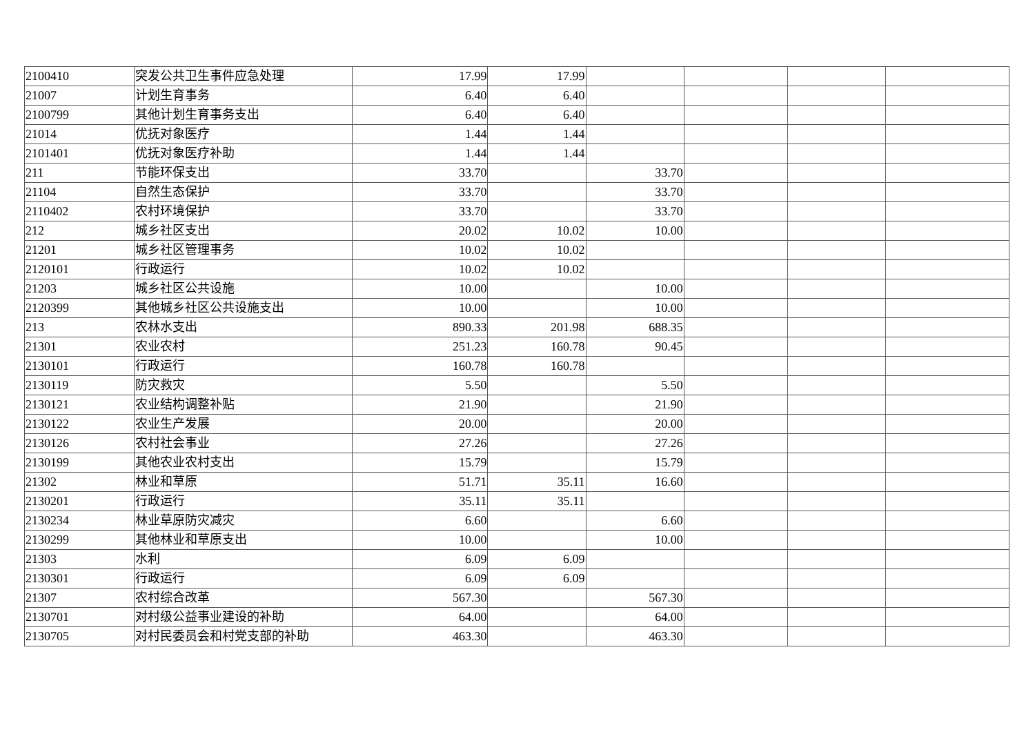| 2100410 | 突发公共卫生事件应急处理 | 17.99 | 17.99 | | | | |
| 21007 | 计划生育事务 | 6.40 | 6.40 | | | | |
| 2100799 | 其他计划生育事务支出 | 6.40 | 6.40 | | | | |
| 21014 | 优抚对象医疗 | 1.44 | 1.44 | | | | |
| 2101401 | 优抚对象医疗补助 | 1.44 | 1.44 | | | | |
| 211 | 节能环保支出 | 33.70 | | 33.70 | | | |
| 21104 | 自然生态保护 | 33.70 | | 33.70 | | | |
| 2110402 | 农村环境保护 | 33.70 | | 33.70 | | | |
| 212 | 城乡社区支出 | 20.02 | 10.02 | 10.00 | | | |
| 21201 | 城乡社区管理事务 | 10.02 | 10.02 | | | | |
| 2120101 | 行政运行 | 10.02 | 10.02 | | | | |
| 21203 | 城乡社区公共设施 | 10.00 | | 10.00 | | | |
| 2120399 | 其他城乡社区公共设施支出 | 10.00 | | 10.00 | | | |
| 213 | 农林水支出 | 890.33 | 201.98 | 688.35 | | | |
| 21301 | 农业农村 | 251.23 | 160.78 | 90.45 | | | |
| 2130101 | 行政运行 | 160.78 | 160.78 | | | | |
| 2130119 | 防灾救灾 | 5.50 | | 5.50 | | | |
| 2130121 | 农业结构调整补贴 | 21.90 | | 21.90 | | | |
| 2130122 | 农业生产发展 | 20.00 | | 20.00 | | | |
| 2130126 | 农村社会事业 | 27.26 | | 27.26 | | | |
| 2130199 | 其他农业农村支出 | 15.79 | | 15.79 | | | |
| 21302 | 林业和草原 | 51.71 | 35.11 | 16.60 | | | |
| 2130201 | 行政运行 | 35.11 | 35.11 | | | | |
| 2130234 | 林业草原防灾减灾 | 6.60 | | 6.60 | | | |
| 2130299 | 其他林业和草原支出 | 10.00 | | 10.00 | | | |
| 21303 | 水利 | 6.09 | 6.09 | | | | |
| 2130301 | 行政运行 | 6.09 | 6.09 | | | | |
| 21307 | 农村综合改革 | 567.30 | | 567.30 | | | |
| 2130701 | 对村级公益事业建设的补助 | 64.00 | | 64.00 | | | |
| 2130705 | 对村民委员会和村党支部的补助 | 463.30 | | 463.30 | | | |